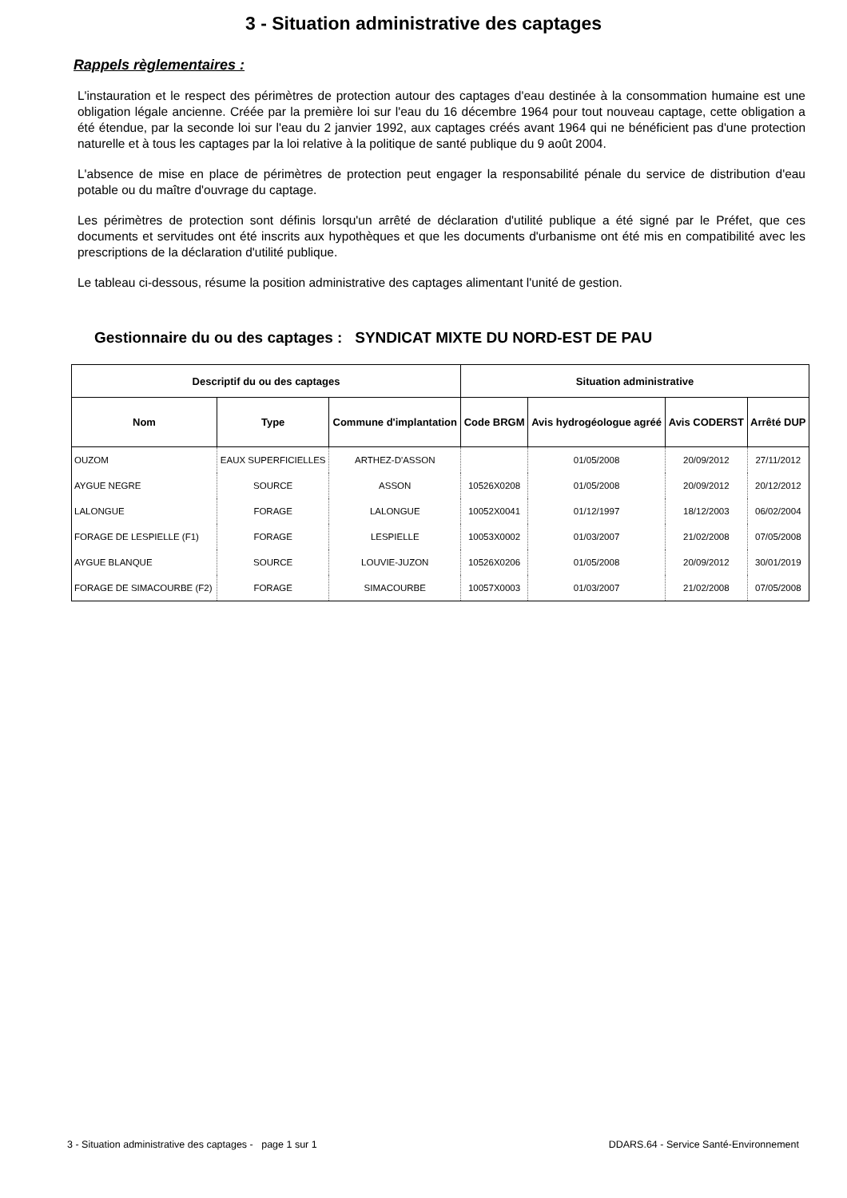3 - Situation administrative des captages
Rappels règlementaires :
L'instauration et le respect des périmètres de protection autour des captages d'eau destinée à la consommation humaine est une obligation légale ancienne. Créée par la première loi sur l'eau du 16 décembre 1964 pour tout nouveau captage, cette obligation a été étendue, par la seconde loi sur l'eau du 2 janvier 1992, aux captages créés avant 1964 qui ne bénéficient pas d'une protection naturelle et à tous les captages par la loi relative à la politique de santé publique du 9 août 2004.
L'absence de mise en place de périmètres de protection peut engager la responsabilité pénale du service de distribution d'eau potable ou du maître d'ouvrage du captage.
Les périmètres de protection sont définis lorsqu'un arrêté de déclaration d'utilité publique a été signé par le Préfet, que ces documents et servitudes ont été inscrits aux hypothèques et que les documents d'urbanisme ont été mis en compatibilité avec les prescriptions de la déclaration d'utilité publique.
Le tableau ci-dessous, résume la position administrative des captages alimentant l'unité de gestion.
Gestionnaire du ou des captages : SYNDICAT MIXTE DU NORD-EST DE PAU
| Descriptif du ou des captages | | | Situation administrative | | | |
| --- | --- | --- | --- | --- | --- | --- |
| Nom | Type | Commune d'implantation | Code BRGM | Avis hydrogéologue agréé | Avis CODERST | Arrêté DUP |
| OUZOM | EAUX SUPERFICIELLES | ARTHEZ-D'ASSON | | 01/05/2008 | 20/09/2012 | 27/11/2012 |
| AYGUE NEGRE | SOURCE | ASSON | 10526X0208 | 01/05/2008 | 20/09/2012 | 20/12/2012 |
| LALONGUE | FORAGE | LALONGUE | 10052X0041 | 01/12/1997 | 18/12/2003 | 06/02/2004 |
| FORAGE DE LESPIELLE (F1) | FORAGE | LESPIELLE | 10053X0002 | 01/03/2007 | 21/02/2008 | 07/05/2008 |
| AYGUE BLANQUE | SOURCE | LOUVIE-JUZON | 10526X0206 | 01/05/2008 | 20/09/2012 | 30/01/2019 |
| FORAGE DE SIMACOURBE (F2) | FORAGE | SIMACOURBE | 10057X0003 | 01/03/2007 | 21/02/2008 | 07/05/2008 |
3 - Situation administrative des captages - page 1 sur 1 DDARS.64 - Service Santé-Environnement